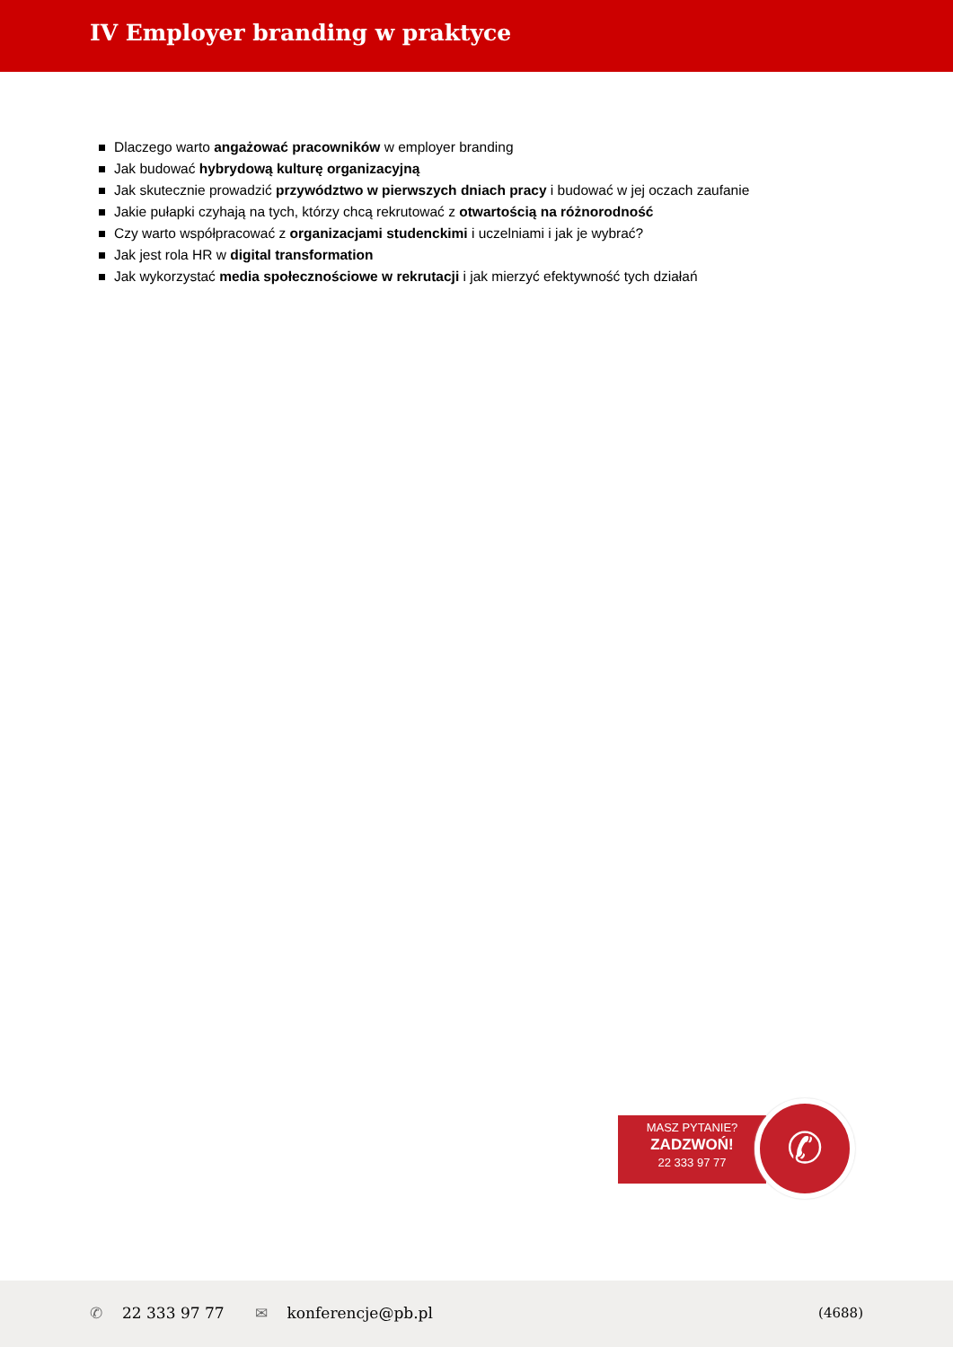IV Employer branding w praktyce
Dlaczego warto angażować pracowników w employer branding
Jak budować hybrydową kulturę organizacyjną
Jak skutecznie prowadzić przywództwo w pierwszych dniach pracy i budować w jej oczach zaufanie
Jakie pułapki czyhają na tych, którzy chcą rekrutować z otwartością na różnorodność
Czy warto współpracować z organizacjami studenckimi i uczelniami i jak je wybrać?
Jak jest rola HR w digital transformation
Jak wykorzystać media społecznościowe w rekrutacji i jak mierzyć efektywność tych działań
MASZ PYTANIE?
ZADZWOŃ!
22 333 97 77
✆
✆ 22 333 97 77 ✉ konferencje@pb.pl (4688)